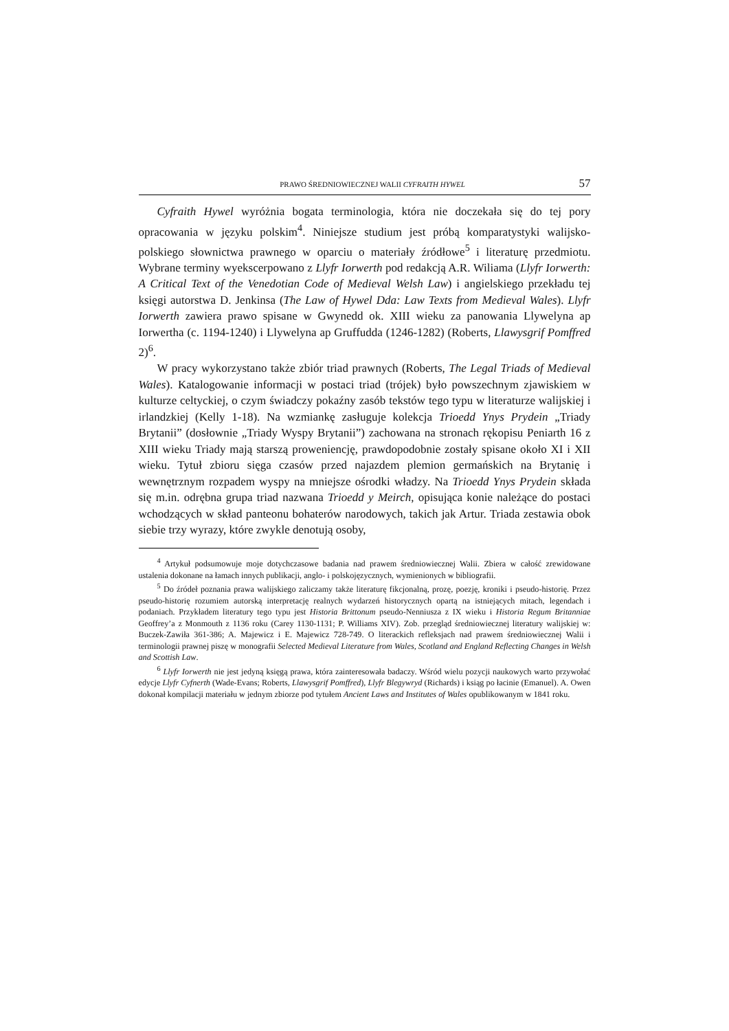PRAWO ŚREDNIOWIECZNEJ WALII CYFRAITH HYWEL 57
Cyfraith Hywel wyróżnia bogata terminologia, która nie doczekała się do tej pory opracowania w języku polskim<sup>4</sup>. Niniejsze studium jest próbą komparatystyki walijsko-polskiego słownictwa prawnego w oparciu o materiały źródłowe<sup>5</sup> i literaturę przedmiotu. Wybrane terminy wyekscerpowano z Llyfr Iorwerth pod redakcją A.R. Wiliama (Llyfr Iorwerth: A Critical Text of the Venedotian Code of Medieval Welsh Law) i angielskiego przekładu tej księgi autorstwa D. Jenkinsa (The Law of Hywel Dda: Law Texts from Medieval Wales). Llyfr Iorwerth zawiera prawo spisane w Gwynedd ok. XIII wieku za panowania Llywelyna ap Iorwertha (c. 1194-1240) i Llywelyna ap Gruffudda (1246-1282) (Roberts, Llawysgrif Pomffred 2)<sup>6</sup>.
W pracy wykorzystano także zbiór triad prawnych (Roberts, The Legal Triads of Medieval Wales). Katalogowanie informacji w postaci triad (trójek) było powszechnym zjawiskiem w kulturze celtyckiej, o czym świadczy pokaźny zasób tekstów tego typu w literaturze walijskiej i irlandzkiej (Kelly 1-18). Na wzmiankę zasługuje kolekcja Trioedd Ynys Prydein „Triady Brytanii” (dosłownie „Triady Wyspy Brytanii”) zachowana na stronach rękopisu Peniarth 16 z XIII wieku Triady mają starszą proweniencję, prawdopodobnie zostały spisane około XI i XII wieku. Tytuł zbioru sięga czasów przed najazdem plemion germańskich na Brytanię i wewnętrznym rozpadem wyspy na mniejsze ośrodki władzy. Na Trioedd Ynys Prydein składa się m.in. odrębna grupa triad nazwana Trioedd y Meirch, opisująca konie należące do postaci wchodzących w skład panteonu bohaterów narodowych, takich jak Artur. Triada zestawia obok siebie trzy wyrazy, które zwykle denotują osoby,
<sup>4</sup> Artykuł podsumowuje moje dotychczasowe badania nad prawem średniowiecznej Walii. Zbiera w całość zrewidowane ustalenia dokonane na łamach innych publikacji, anglo- i polskojęzycznych, wymienionych w bibliografii.
<sup>5</sup> Do źródeł poznania prawa walijskiego zaliczamy także literaturę fikcjonalną, prozę, poezję, kroniki i pseudo-historię. Przez pseudo-historię rozumiem autorską interpretację realnych wydarzeń historycznych opartą na istniejących mitach, legendach i podaniach. Przykładem literatury tego typu jest Historia Brittonum pseudo-Nenniusza z IX wieku i Historia Regum Britanniae Geoffrey’a z Monmouth z 1136 roku (Carey 1130-1131; P. Williams XIV). Zob. przegląd średniowiecznej literatury walijskiej w: Buczek-Zawiła 361-386; A. Majewicz i E. Majewicz 728-749. O literackich refleksjach nad prawem średniowiecznej Walii i terminologii prawnej piszę w monografii Selected Medieval Literature from Wales, Scotland and England Reflecting Changes in Welsh and Scottish Law.
<sup>6</sup> Llyfr Iorwerth nie jest jedyną księgą prawa, która zainteresowała badaczy. Wśród wielu pozycji naukowych warto przywołać edycje Llyfr Cyfnerth (Wade-Evans; Roberts, Llawysgrif Pomffred), Llyfr Blegywryd (Richards) i ksiąg po łacinie (Emanuel). A. Owen dokonał kompilacji materiału w jednym zbiorze pod tytułem Ancient Laws and Institutes of Wales opublikowanym w 1841 roku.